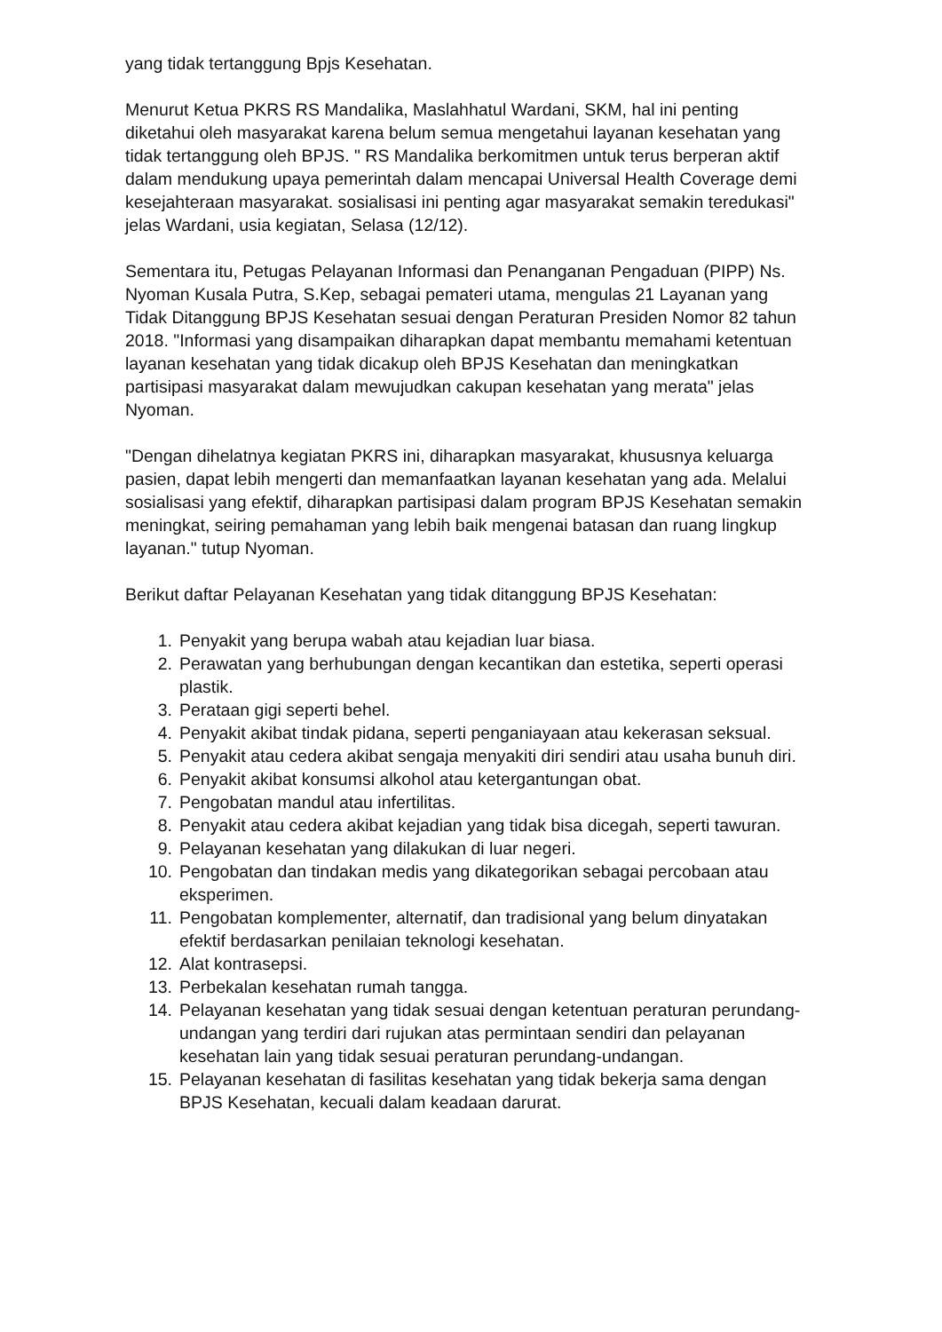yang tidak tertanggung Bpjs Kesehatan.
Menurut Ketua PKRS RS Mandalika, Maslahhatul Wardani, SKM, hal ini penting diketahui oleh masyarakat karena belum semua mengetahui layanan kesehatan yang tidak tertanggung oleh BPJS. " RS Mandalika berkomitmen untuk terus berperan aktif dalam mendukung upaya pemerintah dalam mencapai Universal Health Coverage demi kesejahteraan masyarakat. sosialisasi ini penting agar masyarakat semakin teredukasi" jelas Wardani, usia kegiatan, Selasa (12/12).
Sementara itu, Petugas Pelayanan Informasi dan Penanganan Pengaduan (PIPP) Ns. Nyoman Kusala Putra, S.Kep, sebagai pemateri utama, mengulas 21 Layanan yang Tidak Ditanggung BPJS Kesehatan sesuai dengan Peraturan Presiden Nomor 82 tahun 2018. "Informasi yang disampaikan diharapkan dapat membantu memahami ketentuan layanan kesehatan yang tidak dicakup oleh BPJS Kesehatan dan meningkatkan partisipasi masyarakat dalam mewujudkan cakupan kesehatan yang merata" jelas Nyoman.
"Dengan dihelatnya kegiatan PKRS ini, diharapkan masyarakat, khususnya keluarga pasien, dapat lebih mengerti dan memanfaatkan layanan kesehatan yang ada. Melalui sosialisasi yang efektif, diharapkan partisipasi dalam program BPJS Kesehatan semakin meningkat, seiring pemahaman yang lebih baik mengenai batasan dan ruang lingkup layanan." tutup Nyoman.
Berikut daftar Pelayanan Kesehatan yang tidak ditanggung BPJS Kesehatan:
1. Penyakit yang berupa wabah atau kejadian luar biasa.
2. Perawatan yang berhubungan dengan kecantikan dan estetika, seperti operasi plastik.
3. Perataan gigi seperti behel.
4. Penyakit akibat tindak pidana, seperti penganiayaan atau kekerasan seksual.
5. Penyakit atau cedera akibat sengaja menyakiti diri sendiri atau usaha bunuh diri.
6. Penyakit akibat konsumsi alkohol atau ketergantungan obat.
7. Pengobatan mandul atau infertilitas.
8. Penyakit atau cedera akibat kejadian yang tidak bisa dicegah, seperti tawuran.
9. Pelayanan kesehatan yang dilakukan di luar negeri.
10. Pengobatan dan tindakan medis yang dikategorikan sebagai percobaan atau eksperimen.
11. Pengobatan komplementer, alternatif, dan tradisional yang belum dinyatakan efektif berdasarkan penilaian teknologi kesehatan.
12. Alat kontrasepsi.
13. Perbekalan kesehatan rumah tangga.
14. Pelayanan kesehatan yang tidak sesuai dengan ketentuan peraturan perundang-undangan yang terdiri dari rujukan atas permintaan sendiri dan pelayanan kesehatan lain yang tidak sesuai peraturan perundang-undangan.
15. Pelayanan kesehatan di fasilitas kesehatan yang tidak bekerja sama dengan BPJS Kesehatan, kecuali dalam keadaan darurat.